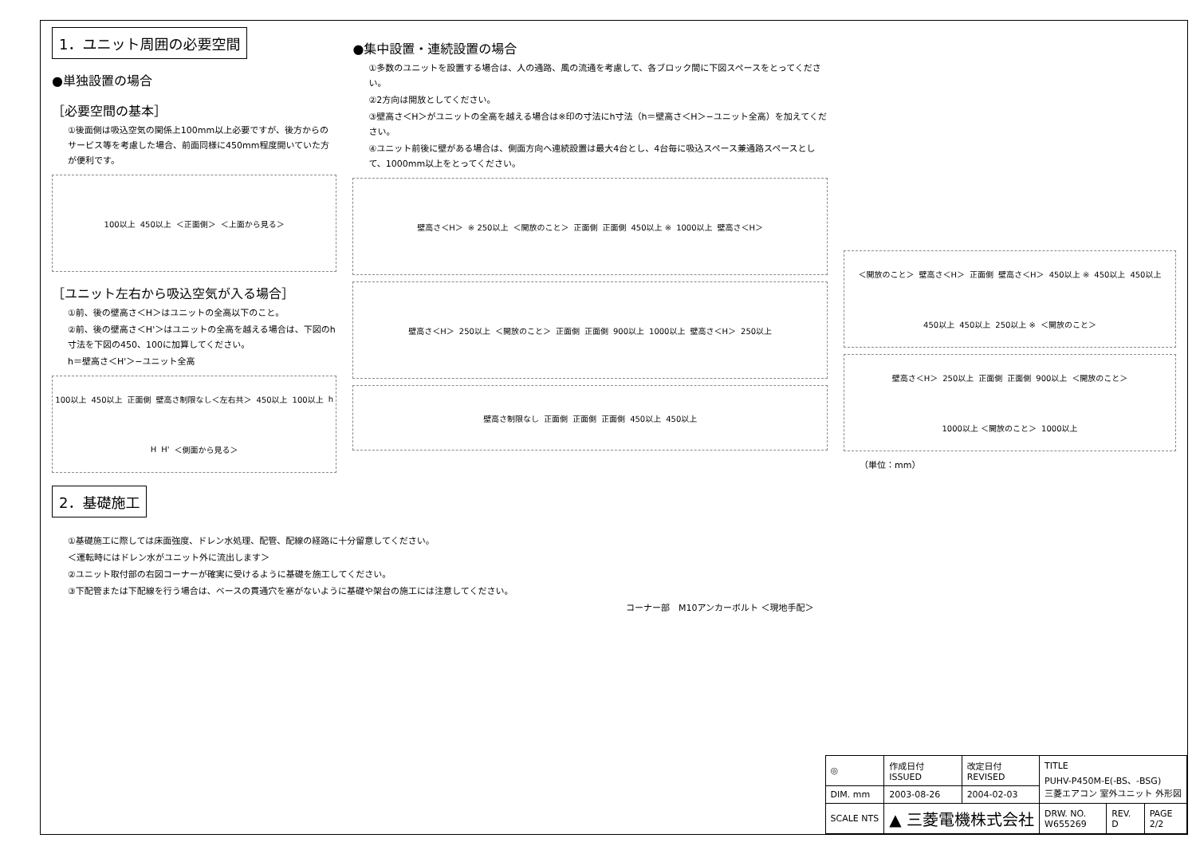1．ユニット周囲の必要空間
●単独設置の場合
［必要空間の基本］
①後面側は吸込空気の関係上100mm以上必要ですが、後方からのサービス等を考慮した場合、前面同様に450mm程度開いていた方が便利です。
100以上 450以上 ＜正面側＞ ＜上面から見る＞
［ユニット左右から吸込空気が入る場合］
①前、後の壁高さ＜H＞はユニットの全高以下のこと。
②前、後の壁高さ＜H'＞はユニットの全高を越える場合は、下図のh寸法を下図の450、100に加算してください。
h＝壁高さ＜H'＞−ユニット全高
100以上 450以上 正面側 壁高さ制限なし＜左右共＞ 450以上 100以上 h H H' ＜側面から見る＞
●集中設置・連続設置の場合
①多数のユニットを設置する場合は、人の通路、風の流通を考慮して、各ブロック間に下図スペースをとってください。
②2方向は開放としてください。
③壁高さ＜H＞がユニットの全高を越える場合は※印の寸法にh寸法（h＝壁高さ＜H＞−ユニット全高）を加えてください。
④ユニット前後に壁がある場合は、側面方向へ連続設置は最大4台とし、4台毎に吸込スペース兼通路スペースとして、1000mm以上をとってください。
壁高さ＜H＞ ※ 250以上 ＜開放のこと＞ 正面側 正面側 450以上 ※ 1000以上 壁高さ＜H＞
壁高さ＜H＞ 250以上 ＜開放のこと＞ 正面側 正面側 900以上 1000以上 壁高さ＜H＞ 250以上
壁高さ制限なし 正面側 正面側 正面側 450以上 450以上
＜開放のこと＞ 壁高さ＜H＞ 正面側 壁高さ＜H＞ 450以上 ※ 450以上 450以上 450以上 450以上 250以上 ※ ＜開放のこと＞
壁高さ＜H＞ 250以上 正面側 正面側 900以上 ＜開放のこと＞ 1000以上 ＜開放のこと＞ 1000以上
（単位：mm）
2．基礎施工
①基礎施工に際しては床面強度、ドレン水処理、配管、配線の経路に十分留意してください。
＜運転時にはドレン水がユニット外に流出します＞
②ユニット取付部の右図コーナーが確実に受けるように基礎を施工してください。
③下配管または下配線を行う場合は、ベースの貫通穴を塞がないように基礎や架台の施工には注意してください。
コーナー部　M10アンカーボルト ＜現地手配＞
| ◎ | 作成日付 ISSUED | 改定日付 REVISED | TITLE PUHV-P450M-E(-BS、-BSG) 三菱エアコン 室外ユニット 外形図 | | |
| DIM. mm | 2003-08-26 | 2004-02-03 | | | |
| SCALE NTS | ▲ 三菱電機株式会社 | | DRW. NO. W655269 | REV. D | PAGE 2/2 |